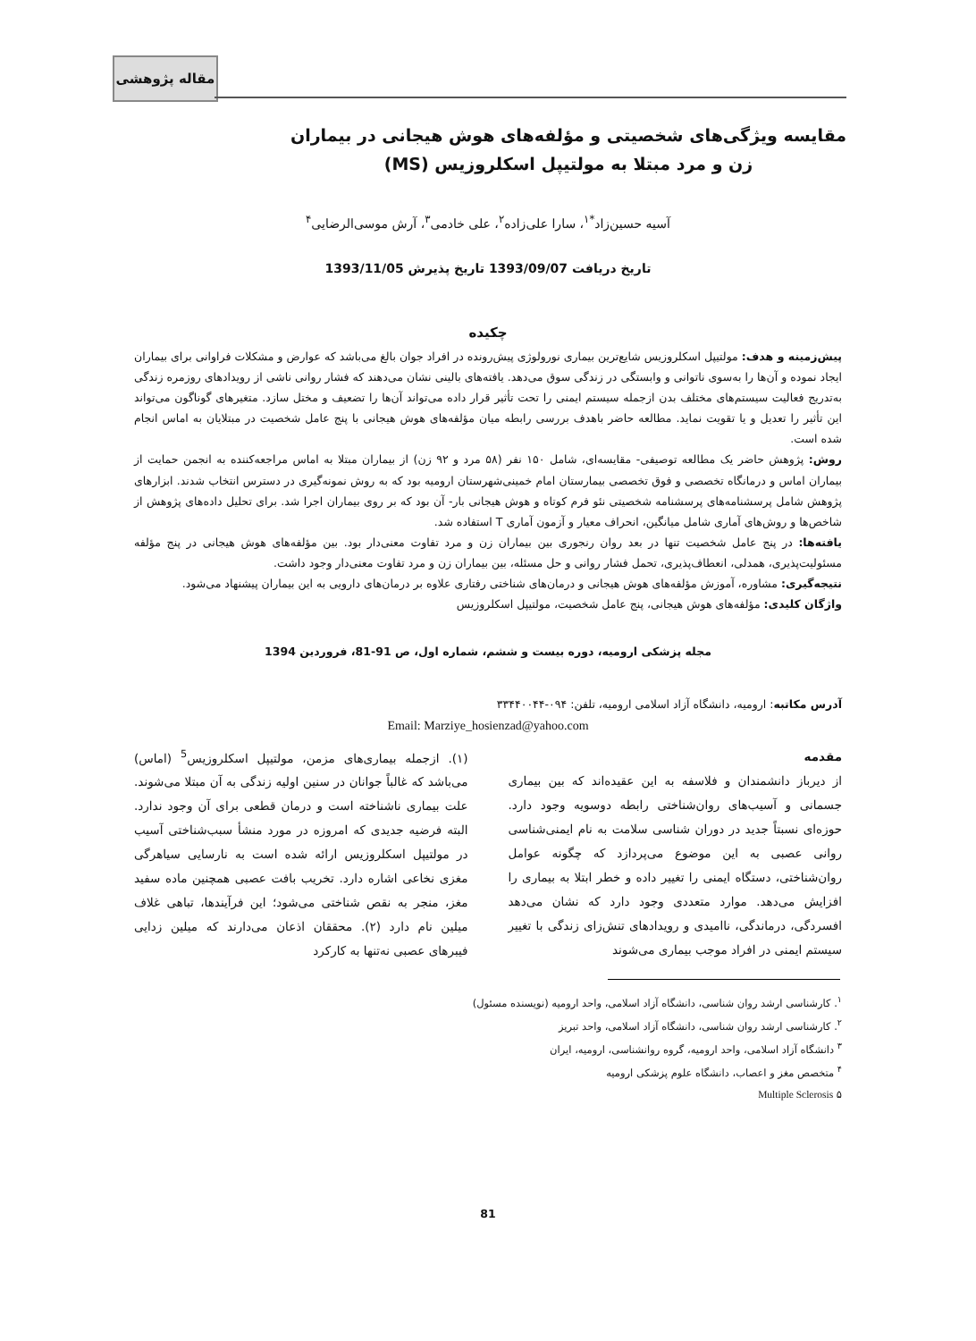مقاله پژوهشی
مقایسه ویژگی‌های شخصیتی و مؤلفه‌های هوش هیجانی در بیماران
زن و مرد مبتلا به مولتیپل اسکلروزیس (MS)
آسیه حسین‌زاد<sup>*۱</sup>، سارا علی‌زاده<sup>۲</sup>، علی خادمی<sup>۳</sup>، آرش موسی‌الرضایی<sup>۴</sup>
تاریخ دریافت 1393/09/07 تاریخ پذیرش 1393/11/05
چکیده
پیش‌زمینه و هدف: مولتیپل اسکلروزیس شایع‌ترین بیماری نورولوژی پیش‌رونده در افراد جوان بالغ می‌باشد که عوارض و مشکلات فراوانی برای بیماران ایجاد نموده و آن‌ها را به‌سوی ناتوانی و وابستگی در زندگی سوق می‌دهد. یافته‌های بالینی نشان می‌دهند که فشار روانی ناشی از رویدادهای روزمره زندگی به‌تدریج فعالیت سیستم‌های مختلف بدن ازجمله سیستم ایمنی را تحت تأثیر قرار داده می‌تواند آن‌ها را تضعیف و مختل سازد. متغیرهای گوناگون می‌تواند این تأثیر را تعدیل و یا تقویت نماید. مطالعه حاضر باهدف بررسی رابطه میان مؤلفه‌های هوش هیجانی با پنج عامل شخصیت در مبتلایان به اماس انجام شده است.
روش: پژوهش حاضر یک مطالعه توصیفی- مقایسه‌ای، شامل ۱۵۰ نفر (۵۸ مرد و ۹۲ زن) از بیماران مبتلا به اماس مراجعه‌کننده به انجمن حمایت از بیماران اماس و درمانگاه تخصصی و فوق تخصصی بیمارستان امام خمینی‌شهرستان ارومیه بود که به روش نمونه‌گیری در دسترس انتخاب شدند. ابزارهای پژوهش شامل پرسشنامه‌های پرسشنامه شخصیتی نئو فرم کوتاه و هوش هیجانی بار- آن بود که بر روی بیماران اجرا شد. برای تحلیل داده‌های پژوهش از شاخص‌ها و روش‌های آماری شامل میانگین، انحراف معیار و آزمون آماری T استفاده شد.
یافته‌ها: در پنج عامل شخصیت تنها در بعد روان رنجوری بین بیماران زن و مرد تفاوت معنی‌دار بود. بین مؤلفه‌های هوش هیجانی در پنج مؤلفه مسئولیت‌پذیری، همدلی، انعطاف‌پذیری، تحمل فشار روانی و حل مسئله، بین بیماران زن و مرد تفاوت معنی‌دار وجود داشت.
نتیجه‌گیری: مشاوره، آموزش مؤلفه‌های هوش هیجانی و درمان‌های شناختی رفتاری علاوه بر درمان‌های دارویی به این بیماران پیشنهاد می‌شود.
واژگان کلیدی: مؤلفه‌های هوش هیجانی، پنج عامل شخصیت، مولتیپل اسکلروزیس
مجله پزشکی ارومیه، دوره بیست و ششم، شماره اول، ص 91-81، فروردین 1394
آدرس مکاتبه: ارومیه، دانشگاه آزاد اسلامی ارومیه، تلفن: ۰۹۴-۳۳۴۴۰۰۴۴
Email: Marziye_hosienzad@yahoo.com
مقدمه
از دیرباز دانشمندان و فلاسفه به این عقیده‌اند که بین بیماری جسمانی و آسیب‌های روان‌شناختی رابطه دوسویه وجود دارد. حوزه‌ای نسبتاً جدید در دوران شناسی سلامت به نام ایمنی‌شناسی روانی عصبی به این موضوع می‌پردازد که چگونه عوامل روان‌شناختی، دستگاه ایمنی را تغییر داده و خطر ابتلا به بیماری را افزایش می‌دهد. موارد متعددی وجود دارد که نشان می‌دهد افسردگی، درماندگی، ناامیدی و رویدادهای تنش‌زای زندگی با تغییر سیستم ایمنی در افراد موجب بیماری می‌شوند
(۱). ازجمله بیماری‌های مزمن، مولتیپل اسکلروزیس<sup>5</sup> (اماس) می‌باشد که غالباً جوانان در سنین اولیه زندگی به آن مبتلا می‌شوند. علت بیماری ناشناخته است و درمان قطعی برای آن وجود ندارد. البته فرضیه جدیدی که امروزه در مورد منشأ سبب‌شناختی آسیب در مولتیپل اسکلروزیس ارائه شده است به نارسایی سیاهرگی مغزی نخاعی اشاره دارد. تخریب بافت عصبی همچنین ماده سفید مغز، منجر به نقص شناختی می‌شود؛ این فرآیندها، تباهی غلاف میلین نام دارد (۲). محققان اذعان می‌دارند که میلین زدایی فیبرهای عصبی نه‌تنها به کارکرد
<sup>۱</sup>. کارشناسی ارشد روان شناسی، دانشگاه آزاد اسلامی، واحد ارومیه (نویسنده مسئول)
<sup>۲</sup>. کارشناسی ارشد روان شناسی، دانشگاه آزاد اسلامی، واحد تبریز
<sup>۳</sup> دانشگاه آزاد اسلامی، واحد ارومیه، گروه روانشناسی، ارومیه، ایران
<sup>۴</sup> متخصص مغز و اعصاب، دانشگاه علوم پزشکی ارومیه
۵ Multiple Sclerosis
81